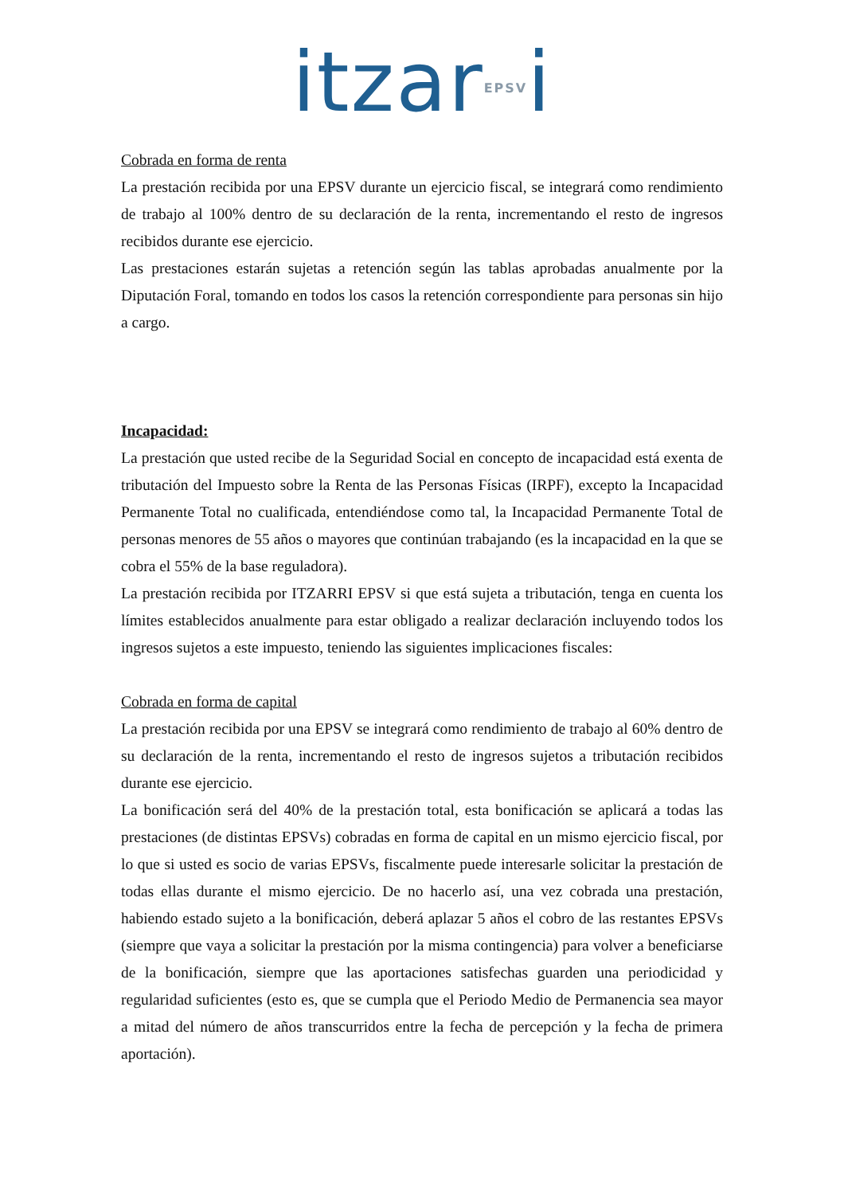itzarEPSVi
Cobrada en forma de renta
La prestación recibida por una EPSV durante un ejercicio fiscal, se integrará como rendimiento de trabajo al 100% dentro de su declaración de la renta, incrementando el resto de ingresos recibidos durante ese ejercicio.
Las prestaciones estarán sujetas a retención según las tablas aprobadas anualmente por la Diputación Foral, tomando en todos los casos la retención correspondiente para personas sin hijo a cargo.
Incapacidad:
La prestación que usted recibe de la Seguridad Social en concepto de incapacidad está exenta de tributación del Impuesto sobre la Renta de las Personas Físicas (IRPF), excepto la Incapacidad Permanente Total no cualificada, entendiéndose como tal, la Incapacidad Permanente Total de personas menores de 55 años o mayores que continúan trabajando (es la incapacidad en la que se cobra el 55% de la base reguladora).
La prestación recibida por ITZARRI EPSV si que está sujeta a tributación, tenga en cuenta los límites establecidos anualmente para estar obligado a realizar declaración incluyendo todos los ingresos sujetos a este impuesto, teniendo las siguientes implicaciones fiscales:
Cobrada en forma de capital
La prestación recibida por una EPSV se integrará como rendimiento de trabajo al 60% dentro de su declaración de la renta, incrementando el resto de ingresos sujetos a tributación recibidos durante ese ejercicio.
La bonificación será del 40% de la prestación total, esta bonificación se aplicará a todas las prestaciones (de distintas EPSVs) cobradas en forma de capital en un mismo ejercicio fiscal, por lo que si usted es socio de varias EPSVs, fiscalmente puede interesarle solicitar la prestación de todas ellas durante el mismo ejercicio. De no hacerlo así, una vez cobrada una prestación, habiendo estado sujeto a la bonificación, deberá aplazar 5 años el cobro de las restantes EPSVs (siempre que vaya a solicitar la prestación por la misma contingencia) para volver a beneficiarse de la bonificación, siempre que las aportaciones satisfechas guarden una periodicidad y regularidad suficientes (esto es, que se cumpla que el Periodo Medio de Permanencia sea mayor a mitad del número de años transcurridos entre la fecha de percepción y la fecha de primera aportación).